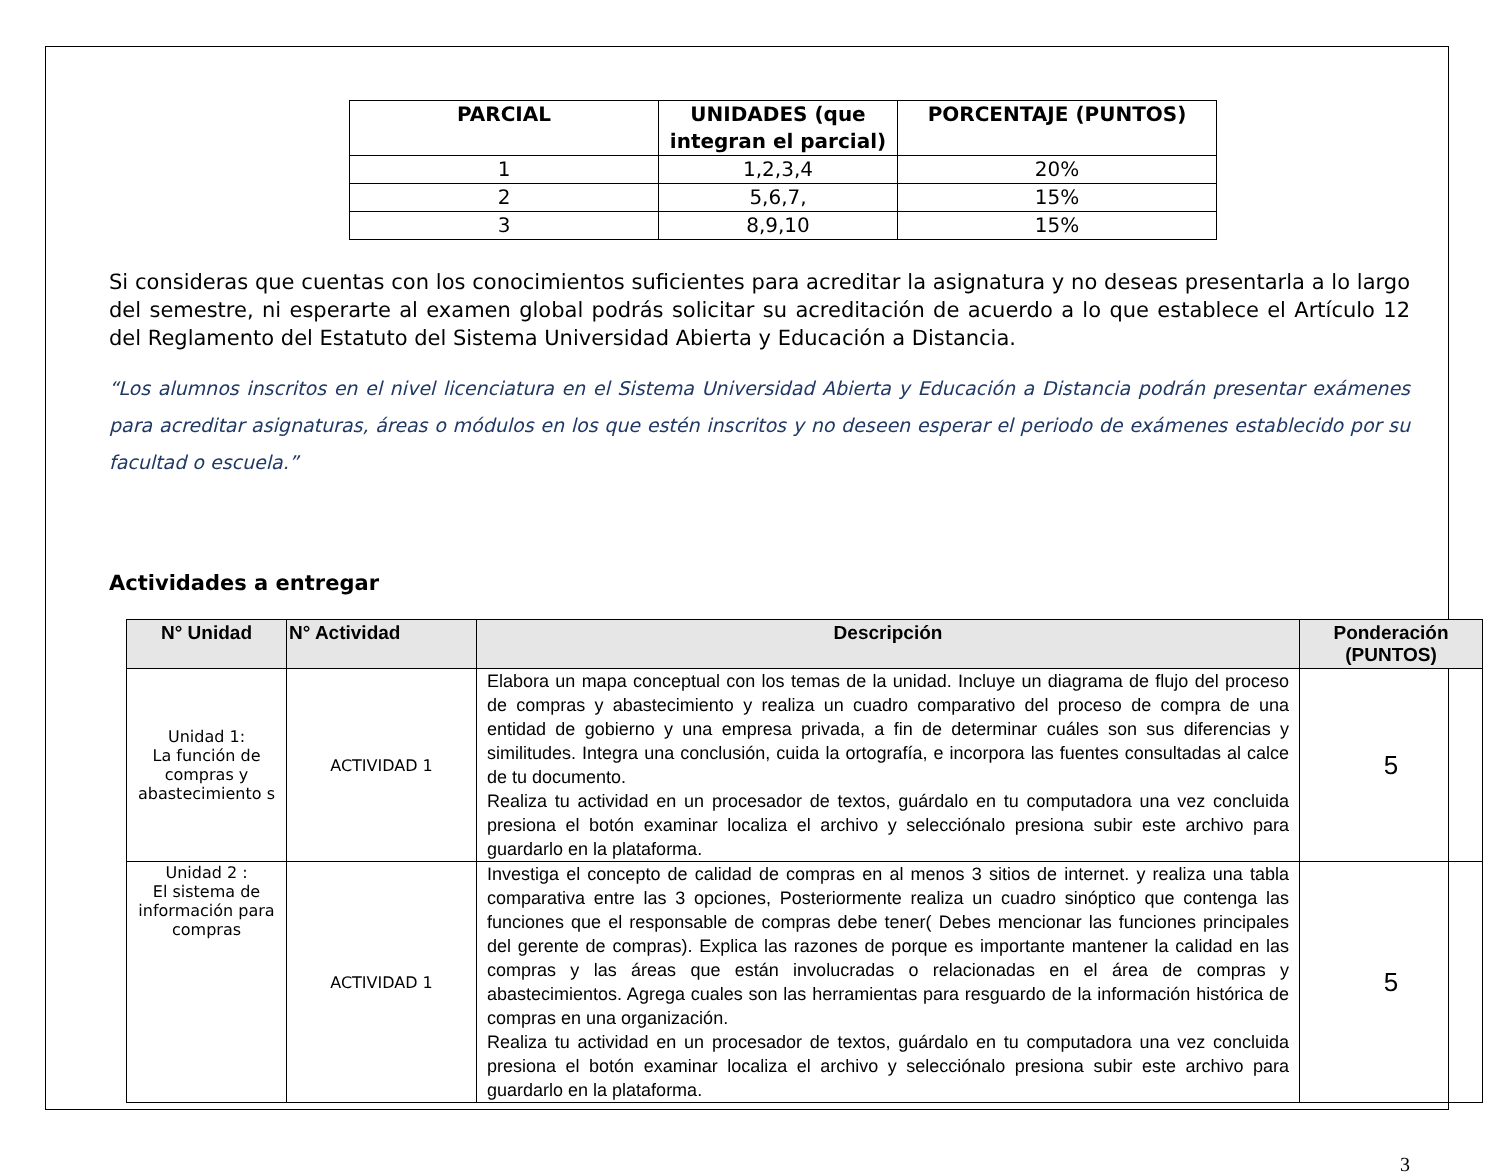| PARCIAL | UNIDADES (que integran el parcial) | PORCENTAJE (PUNTOS) |
| --- | --- | --- |
| 1 | 1,2,3,4 | 20% |
| 2 | 5,6,7, | 15% |
| 3 | 8,9,10 | 15% |
Si consideras que cuentas con los conocimientos suficientes para acreditar la asignatura y no deseas presentarla a lo largo del semestre, ni esperarte al examen global podrás solicitar su acreditación de acuerdo a lo que establece el Artículo 12 del Reglamento del Estatuto del Sistema Universidad Abierta y Educación a Distancia.
“Los alumnos inscritos en el nivel licenciatura en el Sistema Universidad Abierta y Educación a Distancia podrán presentar exámenes para acreditar asignaturas, áreas o módulos en los que estén inscritos y no deseen esperar el periodo de exámenes establecido por su facultad o escuela.”
Actividades a entregar
| N° Unidad | N° Actividad | Descripción | Ponderación (PUNTOS) |
| --- | --- | --- | --- |
| Unidad 1: La función de compras y abastecimiento s | ACTIVIDAD 1 | Elabora un mapa conceptual con los temas de la unidad. Incluye un diagrama de flujo del proceso de compras y abastecimiento y realiza un cuadro comparativo del proceso de compra de una entidad de gobierno y una empresa privada, a fin de determinar cuáles son sus diferencias y similitudes. Integra una conclusión, cuida la ortografía, e incorpora las fuentes consultadas al calce de tu documento. Realiza tu actividad en un procesador de textos, guárdalo en tu computadora una vez concluida presiona el botón examinar localiza el archivo y selecciónalo presiona subir este archivo para guardarlo en la plataforma. | 5 |
| Unidad 2 : El sistema de información para compras | ACTIVIDAD 1 | Investiga el concepto de calidad de compras en al menos 3 sitios de internet. y realiza una tabla comparativa entre las 3 opciones, Posteriormente realiza un cuadro sinóptico que contenga las funciones que el responsable de compras debe tener( Debes mencionar las funciones principales del gerente de compras). Explica las razones de porque es importante mantener la calidad en las compras y las áreas que están involucradas o relacionadas en el área de compras y abastecimientos. Agrega cuales son las herramientas para resguardo de la información histórica de compras en una organización. Realiza tu actividad en un procesador de textos, guárdalo en tu computadora una vez concluida presiona el botón examinar localiza el archivo y selecciónalo presiona subir este archivo para guardarlo en la plataforma. | 5 |
3